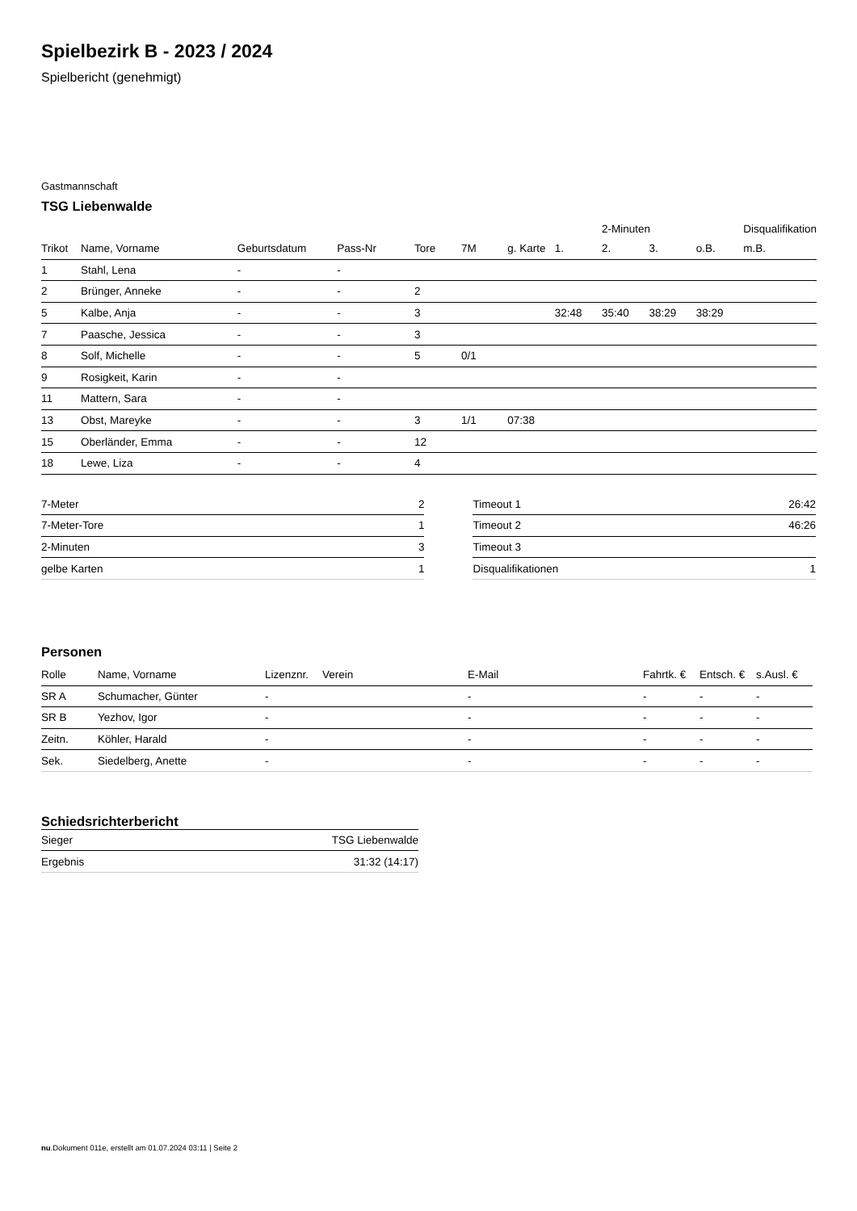Spielbezirk B - 2023 / 2024
Spielbericht (genehmigt)
Gastmannschaft
TSG Liebenwalde
| | | | | | | | | 2-Minuten | | | Disqualifikation |
| --- | --- | --- | --- | --- | --- | --- | --- | --- | --- | --- | --- |
| Trikot | Name, Vorname | Geburtsdatum | Pass-Nr | Tore | 7M | g. Karte | 1. | 2. | 3. | o.B. | m.B. |
| 1 | Stahl, Lena | - | - | | | | | | | | |
| 2 | Brünger, Anneke | - | - | 2 | | | | | | | |
| 5 | Kalbe, Anja | - | - | 3 | | | 32:48 | 35:40 | 38:29 | 38:29 | |
| 7 | Paasche, Jessica | - | - | 3 | | | | | | | |
| 8 | Solf, Michelle | - | - | 5 | 0/1 | | | | | | |
| 9 | Rosigkeit, Karin | - | - | | | | | | | | |
| 11 | Mattern, Sara | - | - | | | | | | | | |
| 13 | Obst, Mareyke | - | - | 3 | 1/1 | 07:38 | | | | | |
| 15 | Oberländer, Emma | - | - | 12 | | | | | | | |
| 18 | Lewe, Liza | - | - | 4 | | | | | | | |
| 7-Meter | 2 |
| 7-Meter-Tore | 1 |
| 2-Minuten | 3 |
| gelbe Karten | 1 |
| Timeout 1 | 26:42 |
| Timeout 2 | 46:26 |
| Timeout 3 | |
| Disqualifikationen | 1 |
Personen
| Rolle | Name, Vorname | Lizenznr. | Verein | E-Mail | Fahrtk. € | Entsch. € | s.Ausl. € |
| --- | --- | --- | --- | --- | --- | --- | --- |
| SR A | Schumacher, Günter | - | | - | - | - | - |
| SR B | Yezhov, Igor | - | | - | - | - | - |
| Zeitn. | Köhler, Harald | - | | - | - | - | - |
| Sek. | Siedelberg, Anette | - | | - | - | - | - |
Schiedsrichterbericht
| Sieger | TSG Liebenwalde |
| Ergebnis | 31:32 (14:17) |
nu.Dokument 011e, erstellt am 01.07.2024 03:11 | Seite 2